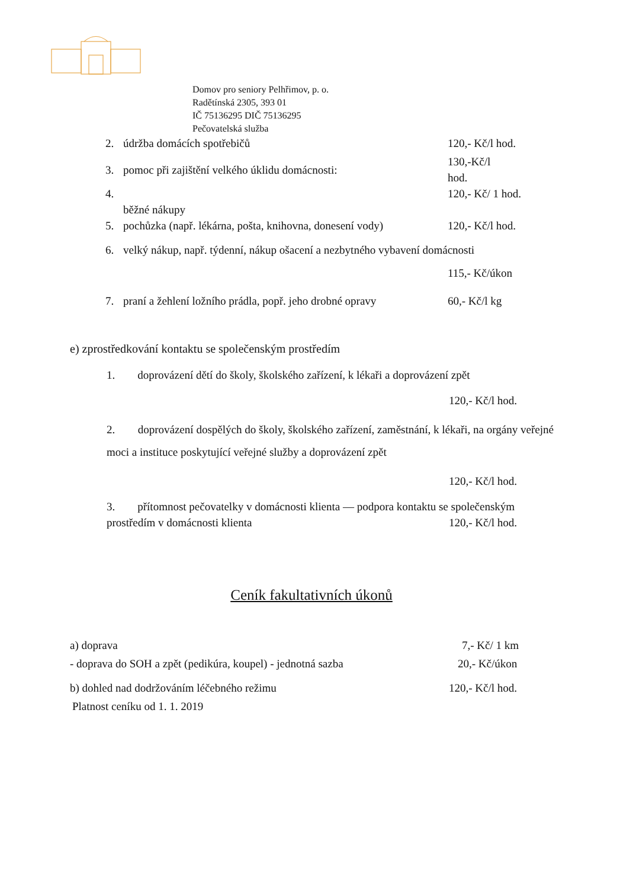Domov pro seniory Pelhřimov, p. o.
Radětínská 2305, 393 01
IČ 75136295 DIČ 75136295
Pečovatelská služba
2. údržba domácích spotřebičů 120,- Kč/l hod.
3. pomoc při zajištění velkého úklidu domácnosti: 130,-Kč/l hod.
4.
běžné nákupy 120,- Kč/ 1 hod.
5. pochůzka (např. lékárna, pošta, knihovna, donesení vody) 120,- Kč/l hod.
6. velký nákup, např. týdenní, nákup ošacení a nezbytného vybavení domácnosti
115,- Kč/úkon
7. praní a žehlení ložního prádla, popř. jeho drobné opravy 60,- Kč/l kg
e) zprostředkování kontaktu se společenským prostředím
1. doprovázení dětí do školy, školského zařízení, k lékaři a doprovázení zpět
120,- Kč/l hod.
2. doprovázení dospělých do školy, školského zařízení, zaměstnání, k lékaři, na orgány veřejné moci a instituce poskytující veřejné služby a doprovázení zpět
120,- Kč/l hod.
3. přítomnost pečovatelky v domácnosti klienta — podpora kontaktu se společenským
prostředím v domácnosti klienta 120,- Kč/l hod.
Ceník fakultativních úkonů
a) doprava 7,- Kč/ 1 km
- doprava do SOH a zpět (pedikúra, koupel) - jednotná sazba 20,- Kč/úkon
b) dohled nad dodržováním léčebného režimu 120,- Kč/l hod.
Platnost ceníku od 1. 1. 2019